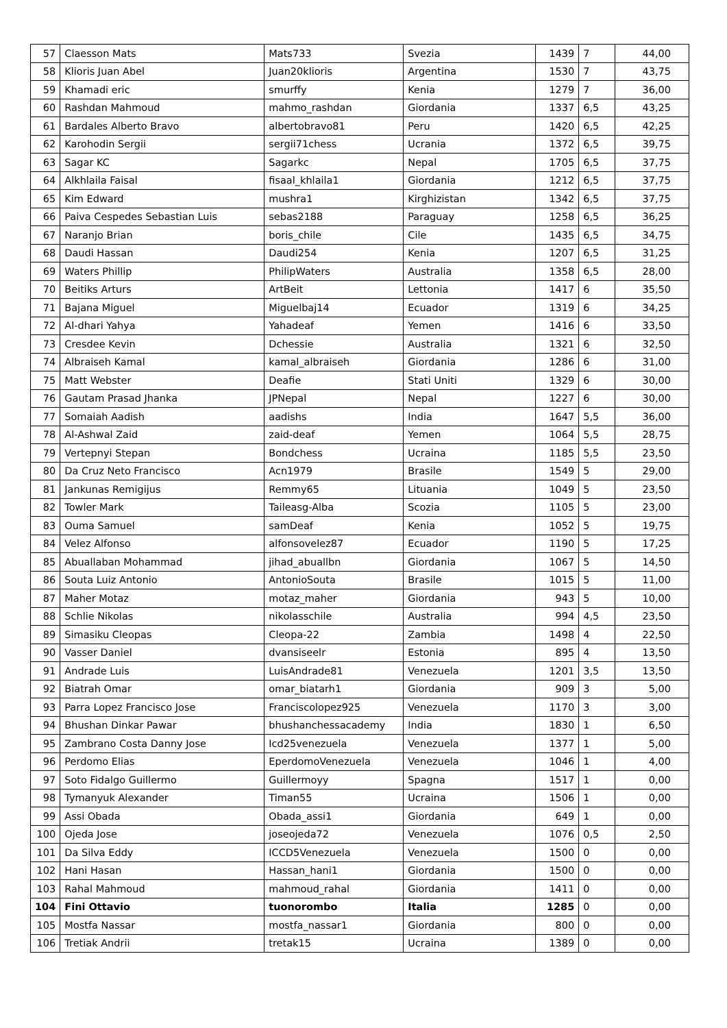| 57 | Claesson Mats | Mats733 | Svezia | 1439 | 7 | 44,00 |
| 58 | Klioris Juan Abel | Juan20klioris | Argentina | 1530 | 7 | 43,75 |
| 59 | Khamadi eric | smurffy | Kenia | 1279 | 7 | 36,00 |
| 60 | Rashdan Mahmoud | mahmo_rashdan | Giordania | 1337 | 6,5 | 43,25 |
| 61 | Bardales Alberto Bravo | albertobravo81 | Peru | 1420 | 6,5 | 42,25 |
| 62 | Karohodin Sergii | sergii71chess | Ucrania | 1372 | 6,5 | 39,75 |
| 63 | Sagar KC | Sagarkc | Nepal | 1705 | 6,5 | 37,75 |
| 64 | Alkhlaila Faisal | fisaal_khlaila1 | Giordania | 1212 | 6,5 | 37,75 |
| 65 | Kim Edward | mushra1 | Kirghizistan | 1342 | 6,5 | 37,75 |
| 66 | Paiva Cespedes Sebastian Luis | sebas2188 | Paraguay | 1258 | 6,5 | 36,25 |
| 67 | Naranjo Brian | boris_chile | Cile | 1435 | 6,5 | 34,75 |
| 68 | Daudi Hassan | Daudi254 | Kenia | 1207 | 6,5 | 31,25 |
| 69 | Waters Phillip | PhilipWaters | Australia | 1358 | 6,5 | 28,00 |
| 70 | Beitiks Arturs | ArtBeit | Lettonia | 1417 | 6 | 35,50 |
| 71 | Bajana Miguel | Miguelbaj14 | Ecuador | 1319 | 6 | 34,25 |
| 72 | Al-dhari Yahya | Yahadeaf | Yemen | 1416 | 6 | 33,50 |
| 73 | Cresdee Kevin | Dchessie | Australia | 1321 | 6 | 32,50 |
| 74 | Albraiseh Kamal | kamal_albraiseh | Giordania | 1286 | 6 | 31,00 |
| 75 | Matt Webster | Deafie | Stati Uniti | 1329 | 6 | 30,00 |
| 76 | Gautam Prasad Jhanka | JPNepal | Nepal | 1227 | 6 | 30,00 |
| 77 | Somaiah Aadish | aadishs | India | 1647 | 5,5 | 36,00 |
| 78 | Al-Ashwal Zaid | zaid-deaf | Yemen | 1064 | 5,5 | 28,75 |
| 79 | Vertepnyi Stepan | Bondchess | Ucraina | 1185 | 5,5 | 23,50 |
| 80 | Da Cruz Neto Francisco | Acn1979 | Brasile | 1549 | 5 | 29,00 |
| 81 | Jankunas Remigijus | Remmy65 | Lituania | 1049 | 5 | 23,50 |
| 82 | Towler Mark | Taileasg-Alba | Scozia | 1105 | 5 | 23,00 |
| 83 | Ouma Samuel | samDeaf | Kenia | 1052 | 5 | 19,75 |
| 84 | Velez Alfonso | alfonsovelez87 | Ecuador | 1190 | 5 | 17,25 |
| 85 | Abuallaban Mohammad | jihad_abuallbn | Giordania | 1067 | 5 | 14,50 |
| 86 | Souta Luiz Antonio | AntonioSouta | Brasile | 1015 | 5 | 11,00 |
| 87 | Maher Motaz | motaz_maher | Giordania | 943 | 5 | 10,00 |
| 88 | Schlie Nikolas | nikolasschile | Australia | 994 | 4,5 | 23,50 |
| 89 | Simasiku Cleopas | Cleopa-22 | Zambia | 1498 | 4 | 22,50 |
| 90 | Vasser Daniel | dvansiseelr | Estonia | 895 | 4 | 13,50 |
| 91 | Andrade Luis | LuisAndrade81 | Venezuela | 1201 | 3,5 | 13,50 |
| 92 | Biatrah Omar | omar_biatarh1 | Giordania | 909 | 3 | 5,00 |
| 93 | Parra Lopez Francisco Jose | Franciscolopez925 | Venezuela | 1170 | 3 | 3,00 |
| 94 | Bhushan Dinkar Pawar | bhushanchessacademy | India | 1830 | 1 | 6,50 |
| 95 | Zambrano Costa Danny Jose | Icd25venezuela | Venezuela | 1377 | 1 | 5,00 |
| 96 | Perdomo Elias | EperdomoVenezuela | Venezuela | 1046 | 1 | 4,00 |
| 97 | Soto Fidalgo Guillermo | Guillermoyy | Spagna | 1517 | 1 | 0,00 |
| 98 | Tymanyuk Alexander | Timan55 | Ucraina | 1506 | 1 | 0,00 |
| 99 | Assi Obada | Obada_assi1 | Giordania | 649 | 1 | 0,00 |
| 100 | Ojeda Jose | joseojeda72 | Venezuela | 1076 | 0,5 | 2,50 |
| 101 | Da Silva Eddy | ICCD5Venezuela | Venezuela | 1500 | 0 | 0,00 |
| 102 | Hani Hasan | Hassan_hani1 | Giordania | 1500 | 0 | 0,00 |
| 103 | Rahal Mahmoud | mahmoud_rahal | Giordania | 1411 | 0 | 0,00 |
| 104 | Fini Ottavio | tuonorombo | Italia | 1285 | 0 | 0,00 |
| 105 | Mostfa Nassar | mostfa_nassar1 | Giordania | 800 | 0 | 0,00 |
| 106 | Tretiak Andrii | tretak15 | Ucraina | 1389 | 0 | 0,00 |